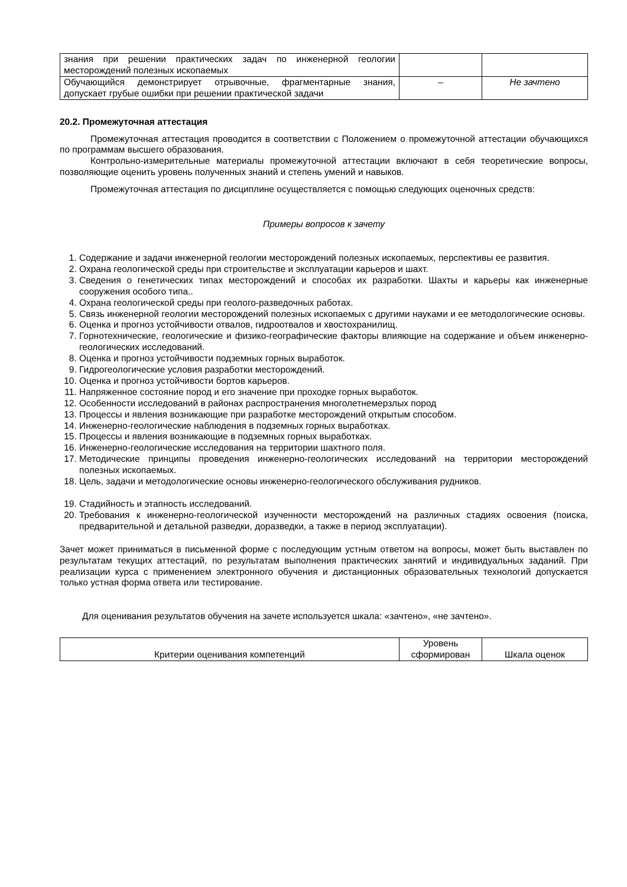| знания при решении практических задач по инженерной геологии месторождений полезных ископаемых | | |
| Обучающийся демонстрирует отрывочные, фрагментарные знания, допускает грубые ошибки при решении практической задачи | – | Не зачтено |
20.2. Промежуточная аттестация
Промежуточная аттестация проводится в соответствии с Положением о промежуточной аттестации обучающихся по программам высшего образования.
Контрольно-измерительные материалы промежуточной аттестации включают в себя теоретические вопросы, позволяющие оценить уровень полученных знаний и степень умений и навыков.
Промежуточная аттестация по дисциплине осуществляется с помощью следующих оценочных средств:
Примеры вопросов к зачету
1. Содержание и задачи инженерной геологии месторождений полезных ископаемых, перспективы ее развития.
2. Охрана геологической среды при строительстве и эксплуатации карьеров и шахт.
3. Сведения о генетических типах месторождений и способах их разработки. Шахты и карьеры как инженерные сооружения особого типа..
4. Охрана геологической среды при геолого-разведочных работах.
5. Связь инженерной геологии месторождений полезных ископаемых с другими науками и ее методологические основы.
6. Оценка и прогноз устойчивости отвалов, гидроотвалов и хвостохранилищ.
7. Горнотехнические, геологические и физико-географические факторы влияющие на содержание и объем инженерно-геологических исследований.
8. Оценка и прогноз устойчивости подземных горных выработок.
9. Гидрогеологические условия разработки месторождений.
10. Оценка и прогноз устойчивости бортов карьеров.
11. Напряженное состояние пород и его значение при проходке горных выработок.
12. Особенности исследований в районах распространения многолетнемерзлых пород
13. Процессы и явления возникающие при разработке месторождений открытым способом.
14. Инженерно-геологические наблюдения в подземных горных выработках.
15. Процессы и явления возникающие в подземных горных выработках.
16. Инженерно-геологические исследования на территории шахтного поля.
17. Методические принципы проведения инженерно-геологических исследований на территории месторождений полезных ископаемых.
18. Цель, задачи и методологические основы инженерно-геологического обслуживания рудников.
19. Стадийность и этапность исследований.
20. Требования к инженерно-геологической изученности месторождений на различных стадиях освоения (поиска, предварительной и детальной разведки, доразведки, а также в период эксплуатации).
Зачет может приниматься в письменной форме с последующим устным ответом на вопросы, может быть выставлен по результатам текущих аттестаций, по результатам выполнения практических занятий и индивидуальных заданий. При реализации курса с применением электронного обучения и дистанционных образовательных технологий допускается только устная форма ответа или тестирование.
Для оценивания результатов обучения на зачете используется шкала: «зачтено», «не зачтено».
| Критерии оценивания компетенций | Уровень сформирован | Шкала оценок |